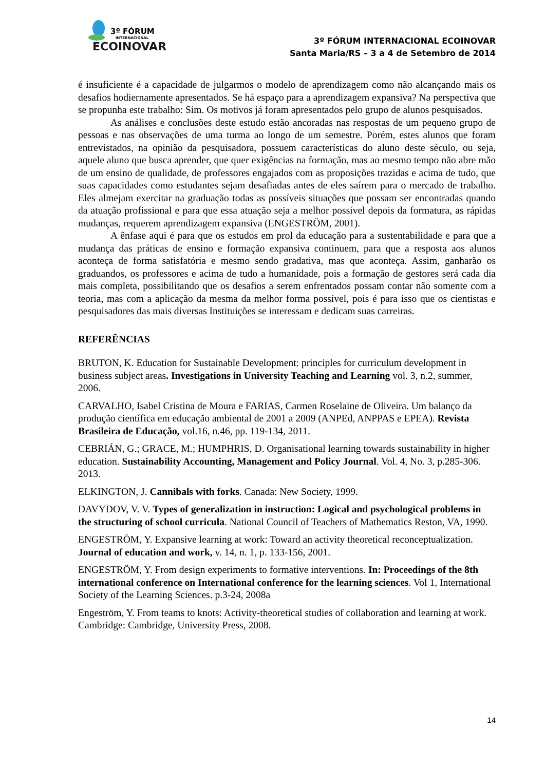3º FÓRUM
INTERNACIONAL
ECOINOVAR
3º FÓRUM INTERNACIONAL ECOINOVAR
Santa Maria/RS – 3 a 4 de Setembro de 2014
é insuficiente é a capacidade de julgarmos o modelo de aprendizagem como não alcançando mais os desafios hodiernamente apresentados. Se há espaço para a aprendizagem expansiva? Na perspectiva que se propunha este trabalho: Sim. Os motivos já foram apresentados pelo grupo de alunos pesquisados.
As análises e conclusões deste estudo estão ancoradas nas respostas de um pequeno grupo de pessoas e nas observações de uma turma ao longo de um semestre. Porém, estes alunos que foram entrevistados, na opinião da pesquisadora, possuem características do aluno deste século, ou seja, aquele aluno que busca aprender, que quer exigências na formação, mas ao mesmo tempo não abre mão de um ensino de qualidade, de professores engajados com as proposições trazidas e acima de tudo, que suas capacidades como estudantes sejam desafiadas antes de eles saírem para o mercado de trabalho. Eles almejam exercitar na graduação todas as possíveis situações que possam ser encontradas quando da atuação profissional e para que essa atuação seja a melhor possível depois da formatura, as rápidas mudanças, requerem aprendizagem expansiva (ENGESTRÖM, 2001).
A ênfase aqui é para que os estudos em prol da educação para a sustentabilidade e para que a mudança das práticas de ensino e formação expansiva continuem, para que a resposta aos alunos aconteça de forma satisfatória e mesmo sendo gradativa, mas que aconteça. Assim, ganharão os graduandos, os professores e acima de tudo a humanidade, pois a formação de gestores será cada dia mais completa, possibilitando que os desafios a serem enfrentados possam contar não somente com a teoria, mas com a aplicação da mesma da melhor forma possível, pois é para isso que os cientistas e pesquisadores das mais diversas Instituições se interessam e dedicam suas carreiras.
REFERÊNCIAS
BRUTON, K. Education for Sustainable Development: principles for curriculum development in business subject areas. Investigations in University Teaching and Learning vol. 3, n.2, summer, 2006.
CARVALHO, Isabel Cristina de Moura e FARIAS, Carmen Roselaine de Oliveira. Um balanço da produção científica em educação ambiental de 2001 a 2009 (ANPEd, ANPPAS e EPEA). Revista Brasileira de Educação, vol.16, n.46, pp. 119-134, 2011.
CEBRIÁN, G.; GRACE, M.; HUMPHRIS, D. Organisational learning towards sustainability in higher education. Sustainability Accounting, Management and Policy Journal. Vol. 4, No. 3, p.285-306. 2013.
ELKINGTON, J. Cannibals with forks. Canada: New Society, 1999.
DAVYDOV, V. V. Types of generalization in instruction: Logical and psychological problems in the structuring of school curricula. National Council of Teachers of Mathematics Reston, VA, 1990.
ENGESTRÖM, Y. Expansive learning at work: Toward an activity theoretical reconceptualization. Journal of education and work, v. 14, n. 1, p. 133-156, 2001.
ENGESTRÖM, Y. From design experiments to formative interventions. In: Proceedings of the 8th international conference on International conference for the learning sciences. Vol 1, International Society of the Learning Sciences. p.3-24, 2008a
Engeström, Y. From teams to knots: Activity-theoretical studies of collaboration and learning at work. Cambridge: Cambridge, University Press, 2008.
14